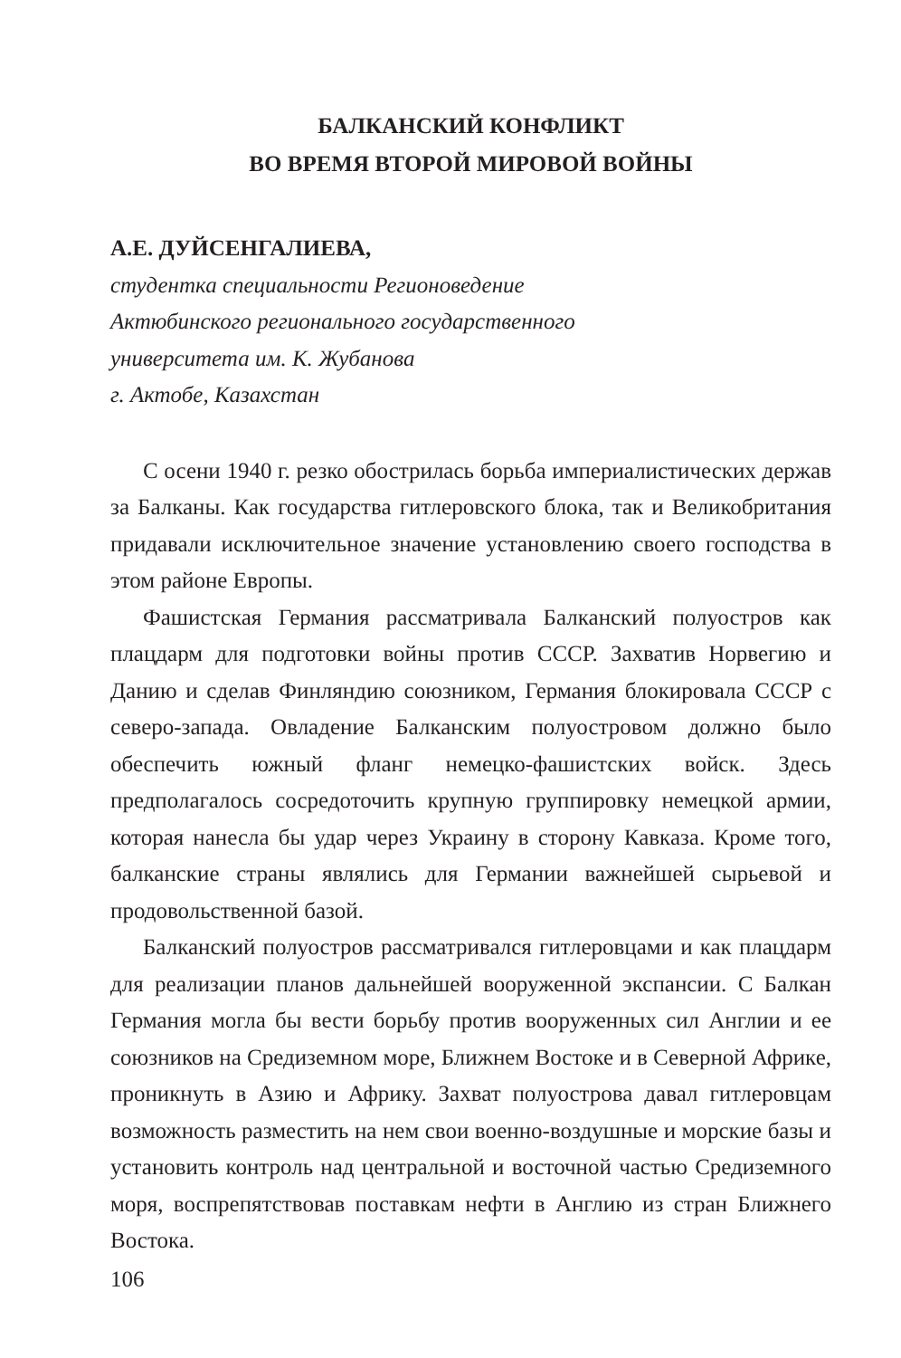БАЛКАНСКИЙ КОНФЛИКТ
ВО ВРЕМЯ ВТОРОЙ МИРОВОЙ ВОЙНЫ
А.Е. ДУЙСЕНГАЛИЕВА,
студентка специальности Регионоведение
Актюбинского регионального государственного
университета им. К. Жубанова
г. Актобе, Казахстан
С осени 1940 г. резко обострилась борьба империалистических держав за Балканы. Как государства гитлеровского блока, так и Великобритания придавали исключительное значение установлению своего господства в этом районе Европы.
Фашистская Германия рассматривала Балканский полуостров как плацдарм для подготовки войны против СССР. Захватив Норвегию и Данию и сделав Финляндию союзником, Германия блокировала СССР с северо-запада. Овладение Балканским полуостровом должно было обеспечить южный фланг немецко-фашистских войск. Здесь предполагалось сосредоточить крупную группировку немецкой армии, которая нанесла бы удар через Украину в сторону Кавказа. Кроме того, балканские страны являлись для Германии важнейшей сырьевой и продовольственной базой.
Балканский полуостров рассматривался гитлеровцами и как плацдарм для реализации планов дальнейшей вооруженной экспансии. С Балкан Германия могла бы вести борьбу против вооруженных сил Англии и ее союзников на Средиземном море, Ближнем Востоке и в Северной Африке, проникнуть в Азию и Африку. Захват полуострова давал гитлеровцам возможность разместить на нем свои военно-воздушные и морские базы и установить контроль над центральной и восточной частью Средиземного моря, воспрепятствовав поставкам нефти в Англию из стран Ближнего Востока.
106